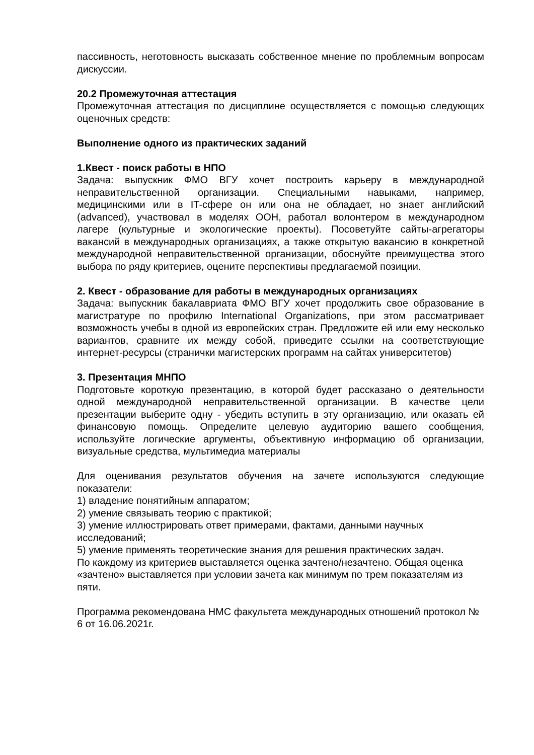пассивность, неготовность высказать собственное мнение по проблемным вопросам дискуссии.
20.2 Промежуточная аттестация
Промежуточная аттестация по дисциплине осуществляется с помощью следующих оценочных средств:
Выполнение одного из практических заданий
1.Квест - поиск работы в НПО
Задача: выпускник ФМО ВГУ хочет построить карьеру в международной неправительственной организации. Специальными навыками, например, медицинскими или в IT-сфере он или она не обладает, но знает английский (advanced), участвовал в моделях ООН, работал волонтером в международном лагере (культурные и экологические проекты). Посоветуйте сайты-агрегаторы вакансий в международных организациях, а также открытую вакансию в конкретной международной неправительственной организации, обоснуйте преимущества этого выбора по ряду критериев, оцените перспективы предлагаемой позиции.
2. Квест - образование для работы в международных организациях
Задача: выпускник бакалавриата ФМО ВГУ хочет продолжить свое образование в магистратуре по профилю International Organizations, при этом рассматривает возможность учебы в одной из европейских стран. Предложите ей или ему несколько вариантов, сравните их между собой, приведите ссылки на соответствующие интернет-ресурсы (странички магистерских программ на сайтах университетов)
3. Презентация МНПО
Подготовьте короткую презентацию, в которой будет рассказано о деятельности одной международной неправительственной организации. В качестве цели презентации выберите одну - убедить вступить в эту организацию, или оказать ей финансовую помощь. Определите целевую аудиторию вашего сообщения, используйте логические аргументы, объективную информацию об организации, визуальные средства, мультимедиа материалы
Для оценивания результатов обучения на зачете используются следующие показатели:
1) владение понятийным аппаратом;
2) умение связывать теорию с практикой;
3) умение иллюстрировать ответ примерами, фактами, данными научных исследований;
5) умение применять теоретические знания для решения практических задач.
По каждому из критериев выставляется оценка зачтено/незачтено. Общая оценка «зачтено» выставляется при условии зачета как минимум по трем показателям из пяти.
Программа рекомендована НМС факультета международных отношений протокол № 6 от 16.06.2021г.